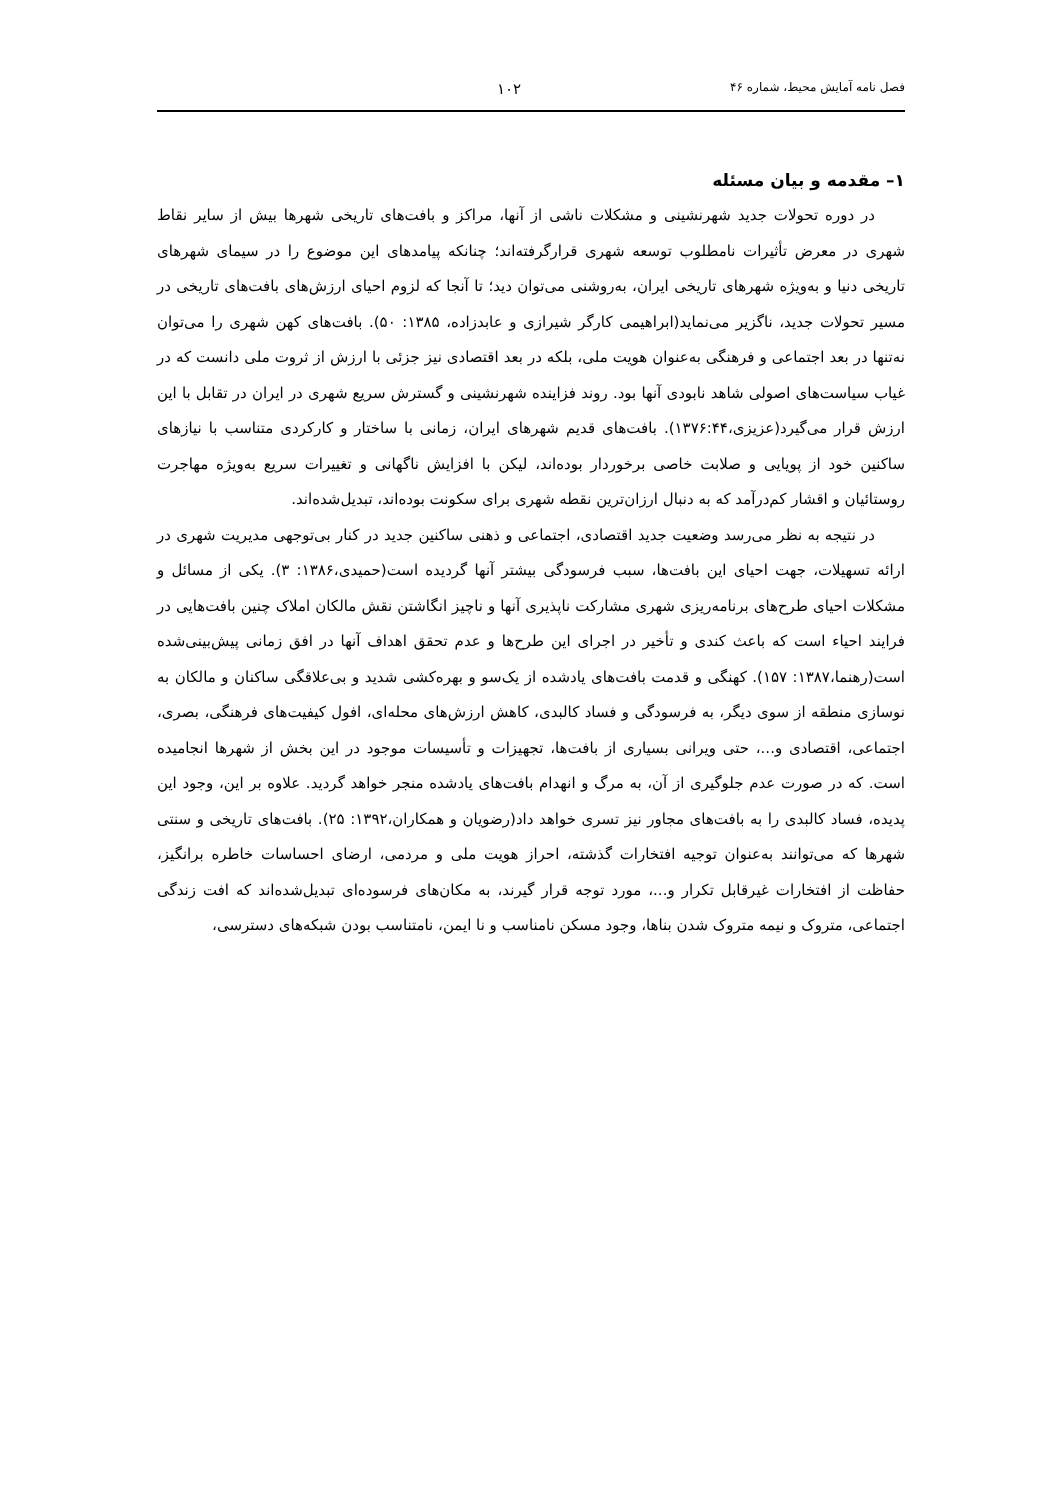فصل نامه آمایش محیط، شماره ۴۶ ۱۰۲
۱– مقدمه و بیان مسئله
در دوره تحولات جدید شهرنشینی و مشکلات ناشی از آنها، مراکز و بافت‌های تاریخی شهرها بیش از سایر نقاط شهری در معرض تأثیرات نامطلوب توسعه شهری قرارگرفته‌اند؛ چنانکه پیامدهای این موضوع را در سیمای شهرهای تاریخی دنیا و به‌ویژه شهرهای تاریخی ایران، به‌روشنی می‌توان دید؛ تا آنجا که لزوم احیای ارزش‌های بافت‌های تاریخی در مسیر تحولات جدید، ناگزیر می‌نماید(ابراهیمی کارگر شیرازی و عابدزاده، ۱۳۸۵: ۵۰). بافت‌های کهن شهری را می‌توان نه‌تنها در بعد اجتماعی و فرهنگی به‌عنوان هویت ملی، بلکه در بعد اقتصادی نیز جزئی با ارزش از ثروت ملی دانست که در غیاب سیاست‌های اصولی شاهد نابودی آنها بود. روند فزاینده شهرنشینی و گسترش سریع شهری در ایران در تقابل با این ارزش قرار می‌گیرد(عزیزی،۱۳۷۶:۴۴). بافت‌های قدیم شهرهای ایران، زمانی با ساختار و کارکردی متناسب با نیازهای ساکنین خود از پویایی و صلابت خاصی برخوردار بوده‌اند، لیکن با افزایش ناگهانی و تغییرات سریع به‌ویژه مهاجرت روستائیان و اقشار کم‌درآمد که به دنبال ارزان‌ترین نقطه شهری برای سکونت بوده‌اند، تبدیل‌شده‌اند.
در نتیجه به نظر می‌رسد وضعیت جدید اقتصادی، اجتماعی و ذهنی ساکنین جدید در کنار بی‌توجهی مدیریت شهری در ارائه تسهیلات، جهت احیای این بافت‌ها، سبب فرسودگی بیشتر آنها گردیده است(حمیدی،۱۳۸۶: ۳). یکی از مسائل و مشکلات احیای طرح‌های برنامه‌ریزی شهری مشارکت ناپذیری آنها و ناچیز انگاشتن نقش مالکان املاک چنین بافت‌هایی در فرایند احیاء است که باعث کندی و تأخیر در اجرای این طرح‌ها و عدم تحقق اهداف آنها در افق زمانی پیش‌بینی‌شده است(رهنما،۱۳۸۷: ۱۵۷). کهنگی و قدمت بافت‌های یادشده از یک‌سو و بهره‌کشی شدید و بی‌علاقگی ساکنان و مالکان به نوسازی منطقه از سوی دیگر، به فرسودگی و فساد کالبدی، کاهش ارزش‌های محله‌ای، افول کیفیت‌های فرهنگی، بصری، اجتماعی، اقتصادی و...، حتی ویرانی بسیاری از بافت‌ها، تجهیزات و تأسیسات موجود در این بخش از شهرها انجامیده است. که در صورت عدم جلوگیری از آن، به مرگ و انهدام بافت‌های یادشده منجر خواهد گردید. علاوه بر این، وجود این پدیده، فساد کالبدی را به بافت‌های مجاور نیز تسری خواهد داد(رضویان و همکاران،۱۳۹۲: ۲۵). بافت‌های تاریخی و سنتی شهرها که می‌توانند به‌عنوان توجیه افتخارات گذشته، احراز هویت ملی و مردمی، ارضای احساسات خاطره برانگیز، حفاظت از افتخارات غیرقابل تکرار و...، مورد توجه قرار گیرند، به مکان‌های فرسوده‌ای تبدیل‌شده‌اند که افت زندگی اجتماعی، متروک و نیمه متروک شدن بناها، وجود مسکن نامناسب و نا ایمن، نامتناسب بودن شبکه‌های دسترسی،